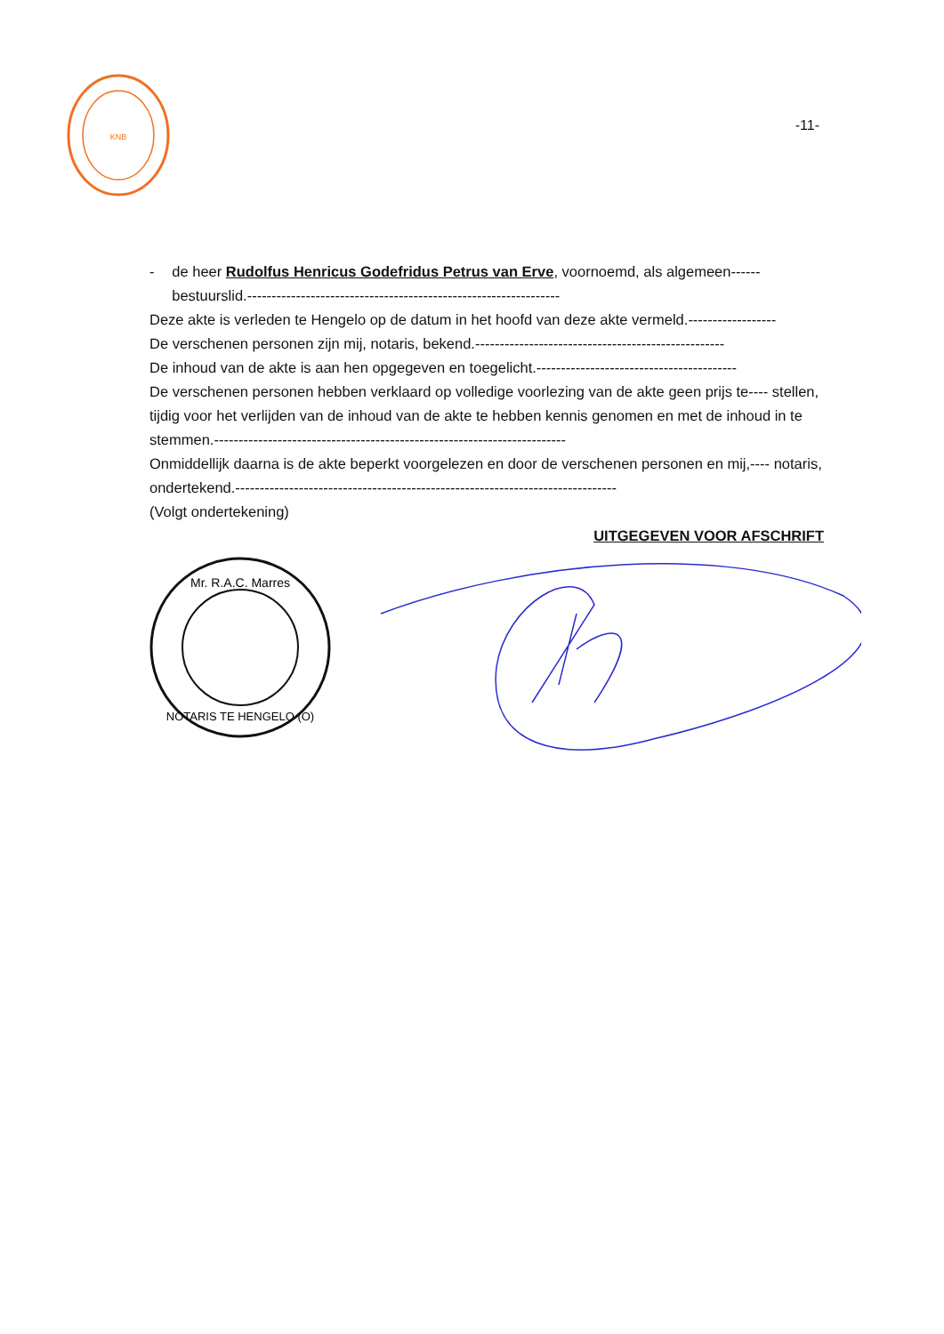KNB
-11-
- de heer Rudolfus Henricus Godefridus Petrus van Erve, voornoemd, als algemeen------ bestuurslid.----------------------------------------------------------------
Deze akte is verleden te Hengelo op de datum in het hoofd van deze akte vermeld.------------------
De verschenen personen zijn mij, notaris, bekend.---------------------------------------------------
De inhoud van de akte is aan hen opgegeven en toegelicht.-----------------------------------------
De verschenen personen hebben verklaard op volledige voorlezing van de akte geen prijs te---- stellen, tijdig voor het verlijden van de inhoud van de akte te hebben kennis genomen en met de inhoud in te stemmen.------------------------------------------------------------------------
Onmiddellijk daarna is de akte beperkt voorgelezen en door de verschenen personen en mij,---- notaris, ondertekend.------------------------------------------------------------------------------
(Volgt ondertekening)
UITGEGEVEN VOOR AFSCHRIFT
Mr. R.A.C. Marres
NOTARIS TE HENGELO (O)